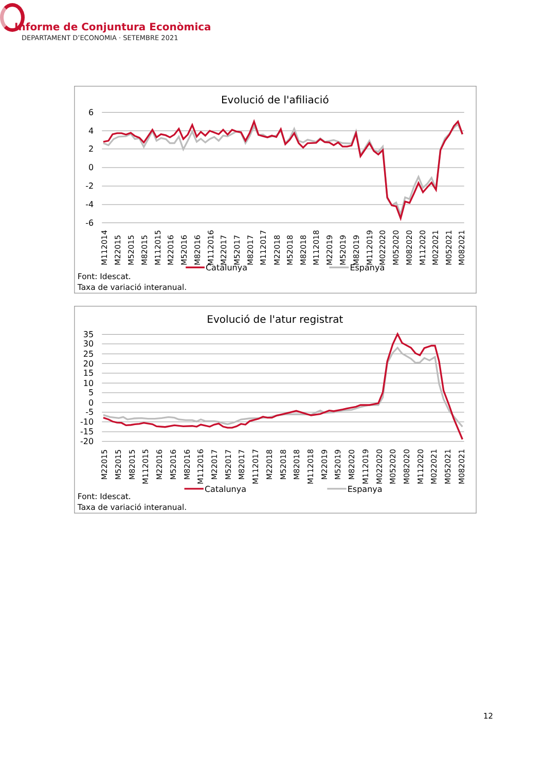Informe de Conjuntura Econòmica
DEPARTAMENT D’ECONOMIA · SETEMBRE 2021
Evolució de l'afiliació
6
4
2
0
-2
-4
-6
M112014
M22015
M52015
M82015
M112015
M22016
M52016
M82016
M112016
M22017
M52017
M82017
M112017
M22018
M52018
M82018
M112018
M22019
M52019
M82019
M112019
M022020
M052020
M082020
M112020
M022021
M052021
M082021
Catalunya
Espanya
Font: Idescat.
Taxa de variació interanual.
Evolució de l'atur registrat
35
30
25
20
15
10
5
0
-5
-10
-15
-20
M22015
M52015
M82015
M112015
M22016
M52016
M82016
M112016
M22017
M52017
M82017
M112017
M22018
M52018
M82018
M112018
M22019
M52019
M82020
M112019
M022020
M052020
M082020
M112020
M022021
M052021
M082021
Catalunya
Espanya
Font: Idescat.
Taxa de variació interanual.
12